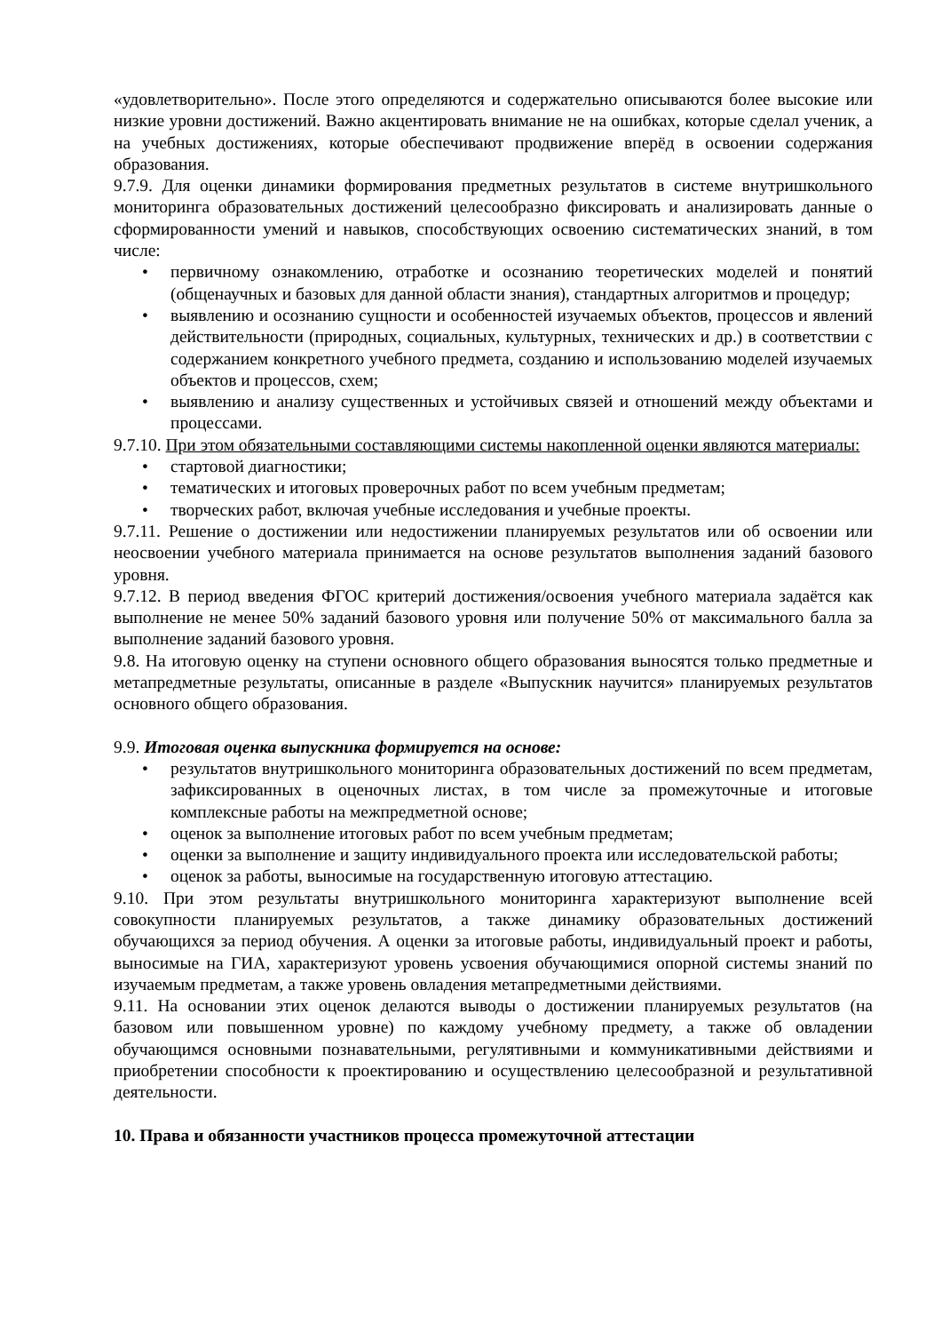«удовлетворительно». После этого определяются и содержательно описываются более высокие или низкие уровни достижений. Важно акцентировать внимание не на ошибках, которые сделал ученик, а на учебных достижениях, которые обеспечивают продвижение вперёд в освоении содержания образования.
9.7.9. Для оценки динамики формирования предметных результатов в системе внутришкольного мониторинга образовательных достижений целесообразно фиксировать и анализировать данные о сформированности умений и навыков, способствующих освоению систематических знаний, в том числе:
• первичному ознакомлению, отработке и осознанию теоретических моделей и понятий (общенаучных и базовых для данной области знания), стандартных алгоритмов и процедур;
• выявлению и осознанию сущности и особенностей изучаемых объектов, процессов и явлений действительности (природных, социальных, культурных, технических и др.) в соответствии с содержанием конкретного учебного предмета, созданию и использованию моделей изучаемых объектов и процессов, схем;
• выявлению и анализу существенных и устойчивых связей и отношений между объектами и процессами.
9.7.10. При этом обязательными составляющими системы накопленной оценки являются материалы:
• стартовой диагностики;
• тематических и итоговых проверочных работ по всем учебным предметам;
• творческих работ, включая учебные исследования и учебные проекты.
9.7.11. Решение о достижении или недостижении планируемых результатов или об освоении или неосвоении учебного материала принимается на основе результатов выполнения заданий базового уровня.
9.7.12. В период введения ФГОС критерий достижения/освоения учебного материала задаётся как выполнение не менее 50% заданий базового уровня или получение 50% от максимального балла за выполнение заданий базового уровня.
9.8. На итоговую оценку на ступени основного общего образования выносятся только предметные и метапредметные результаты, описанные в разделе «Выпускник научится» планируемых результатов основного общего образования.
9.9. Итоговая оценка выпускника формируется на основе:
• результатов внутришкольного мониторинга образовательных достижений по всем предметам, зафиксированных в оценочных листах, в том числе за промежуточные и итоговые комплексные работы на межпредметной основе;
• оценок за выполнение итоговых работ по всем учебным предметам;
• оценки за выполнение и защиту индивидуального проекта или исследовательской работы;
• оценок за работы, выносимые на государственную итоговую аттестацию.
9.10. При этом результаты внутришкольного мониторинга характеризуют выполнение всей совокупности планируемых результатов, а также динамику образовательных достижений обучающихся за период обучения. А оценки за итоговые работы, индивидуальный проект и работы, выносимые на ГИА, характеризуют уровень усвоения обучающимися опорной системы знаний по изучаемым предметам, а также уровень овладения метапредметными действиями.
9.11. На основании этих оценок делаются выводы о достижении планируемых результатов (на базовом или повышенном уровне) по каждому учебному предмету, а также об овладении обучающимся основными познавательными, регулятивными и коммуникативными действиями и приобретении способности к проектированию и осуществлению целесообразной и результативной деятельности.
10. Права и обязанности участников процесса промежуточной аттестации